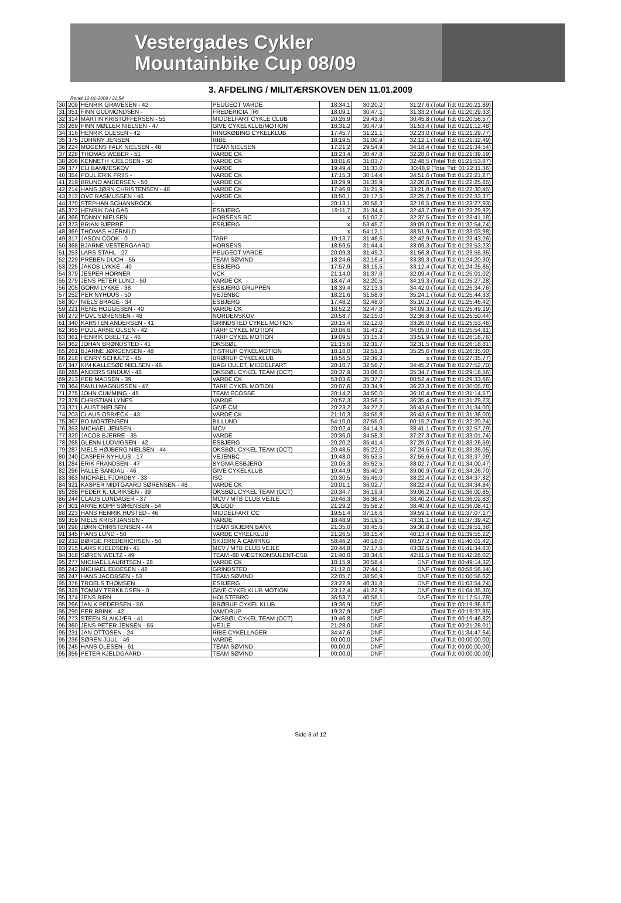Vestergades Cykler
Mountainbike Cup 08/09
3. AFDELING / MILITÆRSKOVEN DEN 11.01.2009
Rettet 12-01-2009 / 21:54
| 30 | 209 | HENRIK GRAVESEN - 42 | PEUGEOT VARDE | 18:34,1 | 30:20,2 | 31:27,6 (Total Tid: 01:20:21,89) |
| 31 | 351 | FINN GUDMONDSEN - | FREDERICIA TRI | 18:09,1 | 30:47,1 | 31:33,2 (Total Tid: 01:20:29,33) |
| 32 | 314 | MARTIN KRISTOFFERSEN - 55 | MIDDELFART CYKLE CLUB | 20:26,9 | 29:43,8 | 30:45,8 (Total Tid: 01:20:56,57) |
| 33 | 269 | FINN MØLLER NIELSEN - 47 | GIVE CYKELKLUB/MOTION | 18:31,2 | 30:47,9 | 31:53,4 (Total Tid: 01:21:12,48) |
| 34 | 316 | HENRIK OLESEN - 42 | RINGKØBING CYKELKLUB | 17:45,7 | 31:21,1 | 32:23,0 (Total Tid: 01:21:29,77) |
| 35 | 375 | JOHNNY JENSEN | RIBE | 18:19,5 | 31:00,9 | 32:12,1 (Total Tid: 01:21:32,49) |
| 36 | 224 | MOGENS FALK NIELSEN - 48 | TEAM NIELSEN | 17:21,2 | 29:54,9 | 34:18,4 (Total Tid: 01:21:34,54) |
| 37 | 228 | THOMAS WEBER - 51 | VARDE CK | 18:23,4 | 30:47,8 | 32:28,0 (Total Tid: 01:21:39,19) |
| 38 | 206 | KENNETH KJELDSEN - 50 | VARDE CK | 18:01,6 | 31:03,7 | 32:48,5 (Total Tid: 01:21:53,87) |
| 39 | 377 | ELI BAMMESKOV | VARDE | 19:49,4 | 31:33,0 | 30:48,9 (Total Tid: 01:22:11,36) |
| 40 | 354 | POUL ERIK FRIIS - | VARDE CK | 17:15,3 | 30:14,4 | 34:51,6 (Total Tid: 01:22:21,27) |
| 41 | 219 | BRUNO ANDERSEN - 50 | VARDE CK | 18:29,9 | 31:35,9 | 32:20,0 (Total Tid: 01:22:25,85) |
| 42 | 214 | HANS JØRN CHRISTENSEN - 48 | VARDE CK | 17:46,8 | 31:21,9 | 33:21,8 (Total Tid: 01:22:30,45) |
| 43 | 212 | OVE RASMUSSEN - 46 | VARDE CK | 18:50,1 | 31:17,5 | 32:25,7 (Total Tid: 01:22:33,37) |
| 44 | 370 | STEPHAN SCHANNROCK | - | 20:13,1 | 30:58,3 | 32:16,5 (Total Tid: 01:23:27,93) |
| 45 | 372 | HENRIK DALGAS | ESBJERG | 19:11,7 | 31:34,4 | 32:43,7 (Total Tid: 01:23:29,92) |
| 46 | 366 | TONNY NIELSEN | HORSENS RC | x | 51:03,7 | 32:37,5 (Total Tid: 01:23:41,18) |
| 47 | 373 | BRIAN BJERRE | ESBJERG | x | 53:45,7 | 39:09,0 (Total Tid: 01:32:54,74) |
| 48 | 369 | THOMAS HJERNILD | - | x | 54:12,1 | 38:51,9 (Total Tid: 01:33:03,98) |
| 49 | 317 | JASON COOK - 0 | TARP | 19:13,7 | 31:46,6 | 32:42,9 (Total Tid: 01:23:43,26) |
| 50 | 368 | BJARNE VESTERGAARD | HORSENS | 18:59,5 | 31:44,4 | 33:09,3 (Total Tid: 01:23:53,23) |
| 51 | 253 | LARS STAHL - 27 | PEUGEOT VARDE | 20:09,3 | 31:49,2 | 31:56,8 (Total Tid: 01:23:55,35) |
| 52 | 229 | PREBEN DUCH - 55 | TEAM SØVIND | 18:24,6 | 32:16,4 | 33:39,3 (Total Tid: 01:24:20,30) |
| 53 | 225 | JAKOB LYKKE - 40 | ESBJERG | 17:57,9 | 33:15,5 | 33:12,4 (Total Tid: 01:24:25,85) |
| 54 | 379 | JESPER HORNER | VCK | 21:14,0 | 31:37,6 | 32:09,4 (Total Tid: 01:25:01,02) |
| 55 | 279 | JENS PETER LUND - 50 | VARDE CK | 18:47,4 | 32:20,5 | 34:19,3 (Total Tid: 01:25:27,28) |
| 56 | 205 | GORM LYKKE - 38 | ESBJERG GRUPPEN | 18:39,4 | 32:13,3 | 34:42,0 (Total Tid: 01:25:34,76) |
| 57 | 252 | PER NYHUUS - 50 | VEJENBC | 18:21,6 | 31:58,6 | 35:24,1 (Total Tid: 01:25:44,33) |
| 58 | 307 | NIELS BRAGE - 34 | ESBJERG | 17:48,2 | 32:48,0 | 35:10,2 (Total Tid: 01:25:46,42) |
| 59 | 221 | RENE HOUGESEN - 40 | VARDE CK | 18:52,2 | 32:47,8 | 34:09,3 (Total Tid: 01:25:49,19) |
| 60 | 272 | POVL SØRENSEN - 48 | NORDENSKOV | 20:58,7 | 32:15,0 | 32:36,8 (Total Tid: 01:25:50,44) |
| 61 | 340 | KARSTEN ANDERSEN - 41 | GRINDSTED CYKEL MOTION | 20:15,4 | 32:12,0 | 33:26,0 (Total Tid: 01:25:53,46) |
| 62 | 365 | POUL ARNE OLSEN - 42 | TARP CYKEL MOTION | 20:06,6 | 31:43,2 | 34:05,0 (Total Tid: 01:25:54,81) |
| 63 | 361 | HENRIK OBELITZ - 46 | TARP CYKEL MOTION | 19:09,5 | 33:15,3 | 33:51,9 (Total Tid: 01:26:16,76) |
| 64 | 362 | JOHAN BRØNDSTED - 41 | OKSBØL | 21:15,6 | 32:31,7 | 32:31,5 (Total Tid: 01:26:18,81) |
| 65 | 261 | BJARNE JØRGENSEN - 48 | TISTRUP CYKELMOTION | 18:18,0 | 32:51,3 | 35:25,6 (Total Tid: 01:26:35,00) |
| 66 | 218 | HENRY SCHULTZ - 45 | BRØRUP CYKELKLUB | 18:56,5 | 32:39,2 | x (Total Tid: 01:27:35,77) |
| 67 | 347 | KIM KALLESØE NIELSEN - 46 | BAGHJULET, MIDDELFART | 20:10,7 | 32:56,7 | 34:45,2 (Total Tid: 01:27:52,70) |
| 68 | 285 | ANDERS SINDUM - 48 | OKSBØL CYKEL TEAM (OCT) | 20:37,9 | 33:06,0 | 35:34,7 (Total Tid: 01:29:18,56) |
| 69 | 213 | PER MADSEN - 39 | VARDE CK | 53:03,6 | 35:37,7 | 00:52,4 (Total Tid: 01:29:33,66) |
| 70 | 364 | PAULI MAGNUSSEN - 47 | TARP CYKEL MOTION | 20:07,6 | 33:34,9 | 36:23,3 (Total Tid: 01:30:05,78) |
| 71 | 275 | JOHN CUMMING - 45 | TEAM ECOSSE | 20:14,2 | 34:50,0 | 36:10,4 (Total Tid: 01:31:14,57) |
| 72 | 378 | CHRISTIAN LYNES | VARDE | 20:57,3 | 33:56,5 | 36:35,4 (Total Tid: 01:31:29,23) |
| 73 | 371 | LAUST NIELSEN | GIVE CM | 20:23,2 | 34:27,2 | 36:43,6 (Total Tid: 01:31:34,00) |
| 74 | 203 | CLAUS OSBÆCK - 43 | VARDE CK | 21:10,3 | 34:55,8 | 36:43,6 (Total Tid: 01:31:36,00) |
| 75 | 367 | BO MORTENSEN | BILLUND | 54:10,0 | 37:55,0 | 00:15,2 (Total Tid: 01:32:20,24) |
| 76 | 353 | MICHAEL JENSEN - | MCV | 20:02,4 | 34:14,3 | 38:41,1 (Total Tid: 01:32:57,79) |
| 77 | 320 | JACOB BJERRE - 35 | VARDE | 20:36,0 | 34:58,3 | 37:27,3 (Total Tid: 01:33:01,74) |
| 78 | 268 | GLENN LUDVIGSEN - 42 | ESBJERG | 20:20,2 | 35:41,4 | 37:25,0 (Total Tid: 01:33:26,59) |
| 79 | 287 | NIELS HØJBERG NIELSEN - 44 | OKSBØL CYKEL TEAM (OCT) | 20:48,5 | 35:22,0 | 37:24,5 (Total Tid: 01:33:35,05) |
| 80 | 240 | CASPER NYHUUS - 17 | VEJENBC | 19:48,0 | 35:53,5 | 37:55,6 (Total Tid: 01:33:37,09) |
| 81 | 284 | ERIK FRANDSEN - 47 | BYGMA ESBJERG | 20:05,3 | 35:52,5 | 38:02,7 (Total Tid: 01:34:00,47) |
| 82 | 296 | PALLE SANDAU - 46 | GIVE CYKELKLUB | 19:44,9 | 35:40,9 | 39:00,9 (Total Tid: 01:34:26,70) |
| 83 | 363 | MICHAEL FJORDBY - 33 | ISC | 20:30,5 | 35:45,0 | 38:22,4 (Total Tid: 01:34:37,82) |
| 84 | 321 | KASPER MIDTGAARD SØRENSEN - 46 | VARDE CK | 20:01,1 | 36:02,7 | 38:22,4 (Total Tid: 01:34:34.84) |
| 85 | 288 | PEDER K. ULRIKSEN - 39 | OKSBØL CYKEL TEAM (OCT) | 20:34,7 | 36:19,9 | 39:06,2 (Total Tid: 01:36:00,85) |
| 86 | 244 | CLAUS LUNDAGER - 37 | MCV / MTB CLUB VEJLE | 20:46,3 | 36:36,4 | 38:40,2 (Total Tid: 01:36:02,83) |
| 87 | 301 | ARNE KOPP SØRENSEN - 54 | ØLGOD | 21:29,2 | 35:58,2 | 38:40,9 (Total Tid: 01:36:08,41) |
| 88 | 223 | HANS HENRIK HUSTED - 46 | MIDDELFART CC | 19:51,4 | 37:16,6 | 39:59,1 (Total Tid: 01:37:07,17) |
| 89 | 359 | NIELS KRISTJANSEN - | VARDE | 18:48,9 | 35:19,5 | 43:31,1 (Total Tid: 01:37:39,42) |
| 90 | 298 | JØRN CHRISTENSEN - 44 | TEAM SKJERN BANK | 21:35,0 | 38:45,6 | 39:30,8 (Total Tid: 01:39:51,38) |
| 91 | 345 | HANS LUND - 50 | VARDE CYKELKLUB | 21:26,5 | 38:15,4 | 40:13,4 (Total Tid: 01:39:55,22) |
| 92 | 232 | BØRGE FREDERICHSEN - 50 | SKJERN Å CAMPING | 58:46,2 | 40:18,0 | 00:57,2 (Total Tid: 01:40:01,42) |
| 93 | 215 | LARS KJELDSEN - 41 | MCV / MTB CLUB VEJLE | 20:44,8 | 37:17,5 | 43:32,5 (Total Tid: 01:41:34,83) |
| 94 | 318 | SØREN WELTZ - 49 | TEAM -80 VÆGTKONSULENT-ESB | 21:40,0 | 38:34,6 | 42:11,5 (Total Tid: 01:42:26,02) |
| 95 | 277 | MICHAEL LAURITSEN - 28 | VARDE CK | 18:15,9 | 30:58,4 | DNF (Total Tid: 00:49:14,32) |
| 95 | 242 | MICHAEL EBBESEN - 42 | GRINDSTED | 21:12,0 | 37:44,1 | DNF (Total Tid: 00:58:56,14) |
| 95 | 247 | HANS JACOBSEN - 53 | TEAM SØVIND | 22:05,7 | 38:50,9 | DNF (Total Tid: 01:00:56,62) |
| 95 | 376 | TROELS THOMSEN | ESBJERG | 23:22,9 | 40:31,8 | DNF (Total Tid: 01:03:54,74) |
| 95 | 325 | TOMMY TERKILDSEN - 0 | GIVE CYKELKLUB MOTION | 23:12,4 | 41:22,9 | DNF (Total Tid: 01:04:35,30) |
| 95 | 374 | JENS BIRN | HOLSTEBRO | 36:53,7 | 40:58,1 | DNF (Total Tid: 01:17:51,78) |
| 95 | 266 | JAN K PEDERSEN - 50 | BRØRUP CYKEL KLUB | 19:36,9 | DNF | (Total Tid: 00:19:36,87) |
| 95 | 290 | PER BRINK - 42 | VAMDRUP | 19:37,9 | DNF | (Total Tid: 00:19:37,85) |
| 95 | 273 | STEEN SLAIKJÆR - 41 | OKSBØL CYKEL TEAM (OCT) | 19:46,8 | DNF | (Total Tid: 00:19:46,82) |
| 95 | 360 | JENS PETER JENSEN - 55 | VEJLE | 21:28,0 | DNF | (Total Tid: 00:21:28,01) |
| 95 | 231 | JAN OTTOSEN - 24 | RIBE CYKELLAGER | 34:47,6 | DNF | (Total Tid: 01:34:47,64) |
| 95 | 236 | SØREN JUUL - 46 | VARDE | 00:00,0 | DNF | (Total Tid: 00:00:00,00) |
| 95 | 245 | HANS OLESEN - 61 | TEAM SØVIND | 00:00,0 | DNF | (Total Tid: 00:00:00,00) |
| 95 | 356 | PETER KJELDGAARD - | TEAM SØVIND | 00:00,0 | DNF | (Total Tid: 00:00:00,00) |
Side 3 af 12